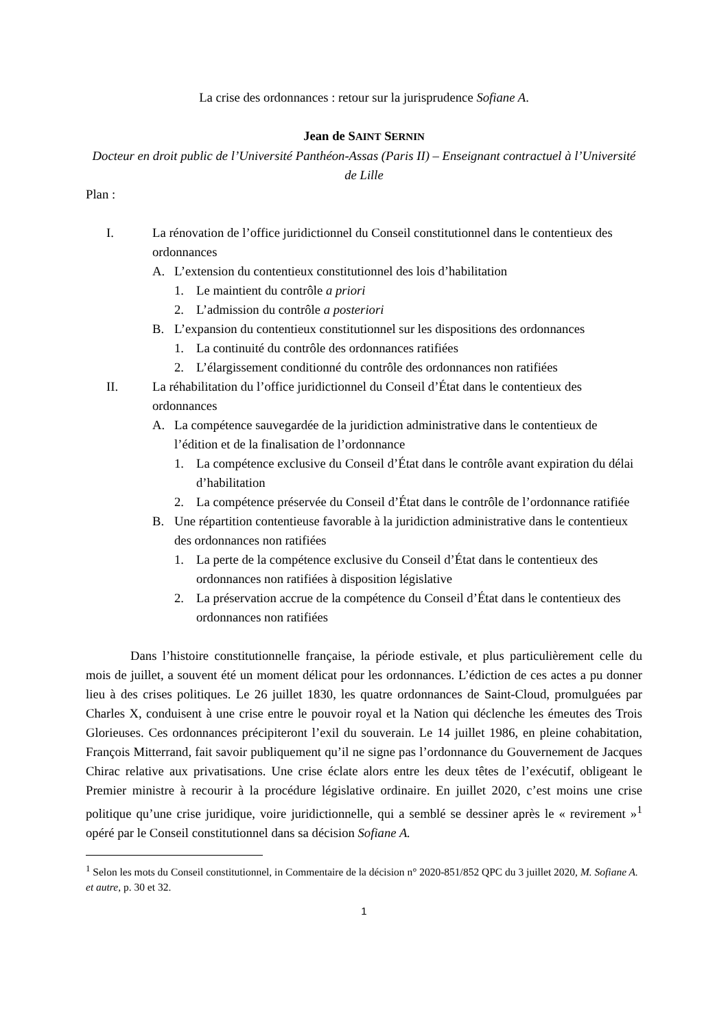La crise des ordonnances : retour sur la jurisprudence Sofiane A.
Jean de SAINT SERNIN
Docteur en droit public de l’Université Panthéon-Assas (Paris II) – Enseignant contractuel à l’Université de Lille
Plan :
I. La rénovation de l’office juridictionnel du Conseil constitutionnel dans le contentieux des ordonnances
A. L’extension du contentieux constitutionnel des lois d’habilitation
1. Le maintient du contrôle a priori
2. L’admission du contrôle a posteriori
B. L’expansion du contentieux constitutionnel sur les dispositions des ordonnances
1. La continuité du contrôle des ordonnances ratifiées
2. L’élargissement conditionné du contrôle des ordonnances non ratifiées
II. La réhabilitation du l’office juridictionnel du Conseil d’État dans le contentieux des ordonnances
A. La compétence sauvegardée de la juridiction administrative dans le contentieux de l’édition et de la finalisation de l’ordonnance
1. La compétence exclusive du Conseil d’État dans le contrôle avant expiration du délai d’habilitation
2. La compétence préservée du Conseil d’État dans le contrôle de l’ordonnance ratifiée
B. Une répartition contentieuse favorable à la juridiction administrative dans le contentieux des ordonnances non ratifiées
1. La perte de la compétence exclusive du Conseil d’État dans le contentieux des ordonnances non ratifiées à disposition législative
2. La préservation accrue de la compétence du Conseil d’État dans le contentieux des ordonnances non ratifiées
Dans l’histoire constitutionnelle française, la période estivale, et plus particulièrement celle du mois de juillet, a souvent été un moment délicat pour les ordonnances. L’édiction de ces actes a pu donner lieu à des crises politiques. Le 26 juillet 1830, les quatre ordonnances de Saint-Cloud, promulguées par Charles X, conduisent à une crise entre le pouvoir royal et la Nation qui déclenche les émeutes des Trois Glorieuses. Ces ordonnances précipiteront l’exil du souverain. Le 14 juillet 1986, en pleine cohabitation, François Mitterrand, fait savoir publiquement qu’il ne signe pas l’ordonnance du Gouvernement de Jacques Chirac relative aux privatisations. Une crise éclate alors entre les deux têtes de l’exécutif, obligeant le Premier ministre à recourir à la procédure législative ordinaire. En juillet 2020, c’est moins une crise politique qu’une crise juridique, voire juridictionnelle, qui a semblé se dessiner après le « revirement »<sup>1</sup> opéré par le Conseil constitutionnel dans sa décision Sofiane A.
<sup>1</sup> Selon les mots du Conseil constitutionnel, in Commentaire de la décision n° 2020-851/852 QPC du 3 juillet 2020, M. Sofiane A. et autre, p. 30 et 32.
1